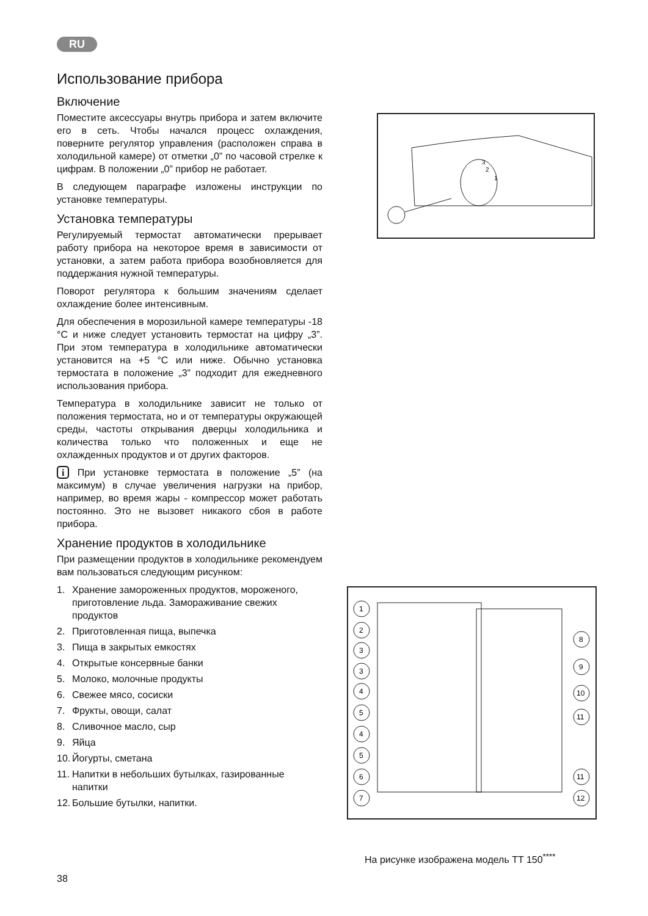RU
Использование прибора
Включение
Поместите аксессуары внутрь прибора и затем включите его в сеть. Чтобы начался процесс охлаждения, поверните регулятор управления (расположен справа в холодильной камере) от отметки „0” по часовой стрелке к цифрам. В положении „0” прибор не работает.
В следующем параграфе изложены инструкции по установке температуры.
Установка температуры
Регулируемый термостат автоматически прерывает работу прибора на некоторое время в зависимости от установки, а затем работа прибора возобновляется для поддержания нужной температуры.
Поворот регулятора к большим значениям сделает охлаждение более интенсивным.
Для обеспечения в морозильной камере температуры -18 °C и ниже следует установить термостат на цифру „3”. При этом температура в холодильнике автоматически установится на +5 °C или ниже. Обычно установка термостата в положение „3” подходит для ежедневного использования прибора.
Температура в холодильнике зависит не только от положения термостата, но и от температуры окружающей среды, частоты открывания дверцы холодильника и количества только что положенных и еще не охлажденных продуктов и от других факторов.
i При установке термостата в положение „5” (на максимум) в случае увеличения нагрузки на прибор, например, во время жары - компрессор может работать постоянно. Это не вызовет никакого сбоя в работе прибора.
Хранение продуктов в холодильнике
При размещении продуктов в холодильнике рекомендуем вам пользоваться следующим рисунком:
1. Хранение замороженных продуктов, мороженого, приготовление льда. Замораживание свежих продуктов
2. Приготовленная пища, выпечка
3. Пища в закрытых емкостях
4. Открытые консервные банки
5. Молоко, молочные продукты
6. Свежее мясо, сосиски
7. Фрукты, овощи, салат
8. Сливочное масло, сыр
9. Яйца
10. Йогурты, сметана
11. Напитки в небольших бутылках, газированные напитки
12. Большие бутылки, напитки.
1
2
3
1
2
3
3
4
5
4
5
6
7
8
9
10
11
11
12
На рисунке изображена модель TT 150<sup>****</sup>
38